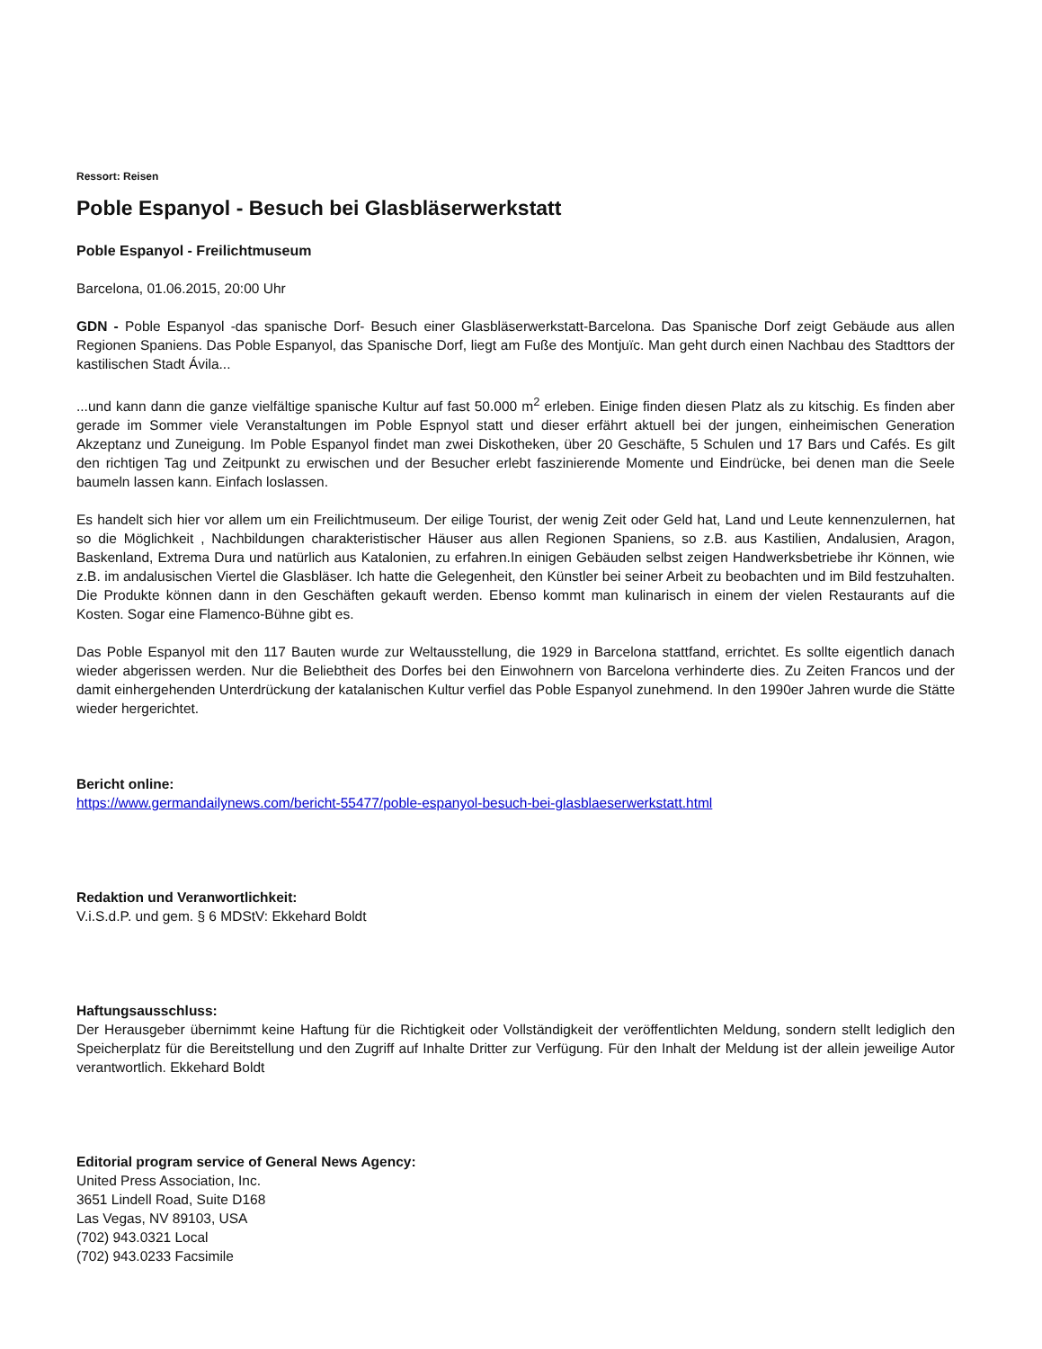Ressort: Reisen
Poble Espanyol - Besuch bei Glasbläserwerkstatt
Poble Espanyol - Freilichtmuseum
Barcelona, 01.06.2015, 20:00 Uhr
GDN - Poble Espanyol -das spanische Dorf- Besuch einer Glasbläserwerkstatt-Barcelona. Das Spanische Dorf zeigt Gebäude aus allen Regionen Spaniens. Das Poble Espanyol, das Spanische Dorf, liegt am Fuße des Montjuïc. Man geht durch einen Nachbau des Stadttors der kastilischen Stadt Ávila...
...und kann dann die ganze vielfältige spanische Kultur auf fast 50.000 m<sup>2</sup> erleben. Einige finden diesen Platz als zu kitschig. Es finden aber gerade im Sommer viele Veranstaltungen im Poble Espnyol statt und dieser erfährt aktuell bei der jungen, einheimischen Generation Akzeptanz und Zuneigung. Im Poble Espanyol findet man zwei Diskotheken, über 20 Geschäfte, 5 Schulen und 17 Bars und Cafés. Es gilt den richtigen Tag und Zeitpunkt zu erwischen und der Besucher erlebt faszinierende Momente und Eindrücke, bei denen man die Seele baumeln lassen kann. Einfach loslassen.
Es handelt sich hier vor allem um ein Freilichtmuseum. Der eilige Tourist, der wenig Zeit oder Geld hat, Land und Leute kennenzulernen, hat so die Möglichkeit , Nachbildungen charakteristischer Häuser aus allen Regionen Spaniens, so z.B. aus Kastilien, Andalusien, Aragon, Baskenland, Extrema Dura und natürlich aus Katalonien, zu erfahren.In einigen Gebäuden selbst zeigen Handwerksbetriebe ihr Können, wie z.B. im andalusischen Viertel die Glasbläser. Ich hatte die Gelegenheit, den Künstler bei seiner Arbeit zu beobachten und im Bild festzuhalten. Die Produkte können dann in den Geschäften gekauft werden. Ebenso kommt man kulinarisch in einem der vielen Restaurants auf die Kosten. Sogar eine Flamenco-Bühne gibt es.
Das Poble Espanyol mit den 117 Bauten wurde zur Weltausstellung, die 1929 in Barcelona stattfand, errichtet. Es sollte eigentlich danach wieder abgerissen werden. Nur die Beliebtheit des Dorfes bei den Einwohnern von Barcelona verhinderte dies. Zu Zeiten Francos und der damit einhergehenden Unterdrückung der katalanischen Kultur verfiel das Poble Espanyol zunehmend. In den 1990er Jahren wurde die Stätte wieder hergerichtet.
Bericht online:
https://www.germandailynews.com/bericht-55477/poble-espanyol-besuch-bei-glasblaeserwerkstatt.html
Redaktion und Veranwortlichkeit:
V.i.S.d.P. und gem. § 6 MDStV: Ekkehard Boldt
Haftungsausschluss:
Der Herausgeber übernimmt keine Haftung für die Richtigkeit oder Vollständigkeit der veröffentlichten Meldung, sondern stellt lediglich den Speicherplatz für die Bereitstellung und den Zugriff auf Inhalte Dritter zur Verfügung. Für den Inhalt der Meldung ist der allein jeweilige Autor verantwortlich. Ekkehard Boldt
Editorial program service of General News Agency:
United Press Association, Inc.
3651 Lindell Road, Suite D168
Las Vegas, NV 89103, USA
(702) 943.0321 Local
(702) 943.0233 Facsimile